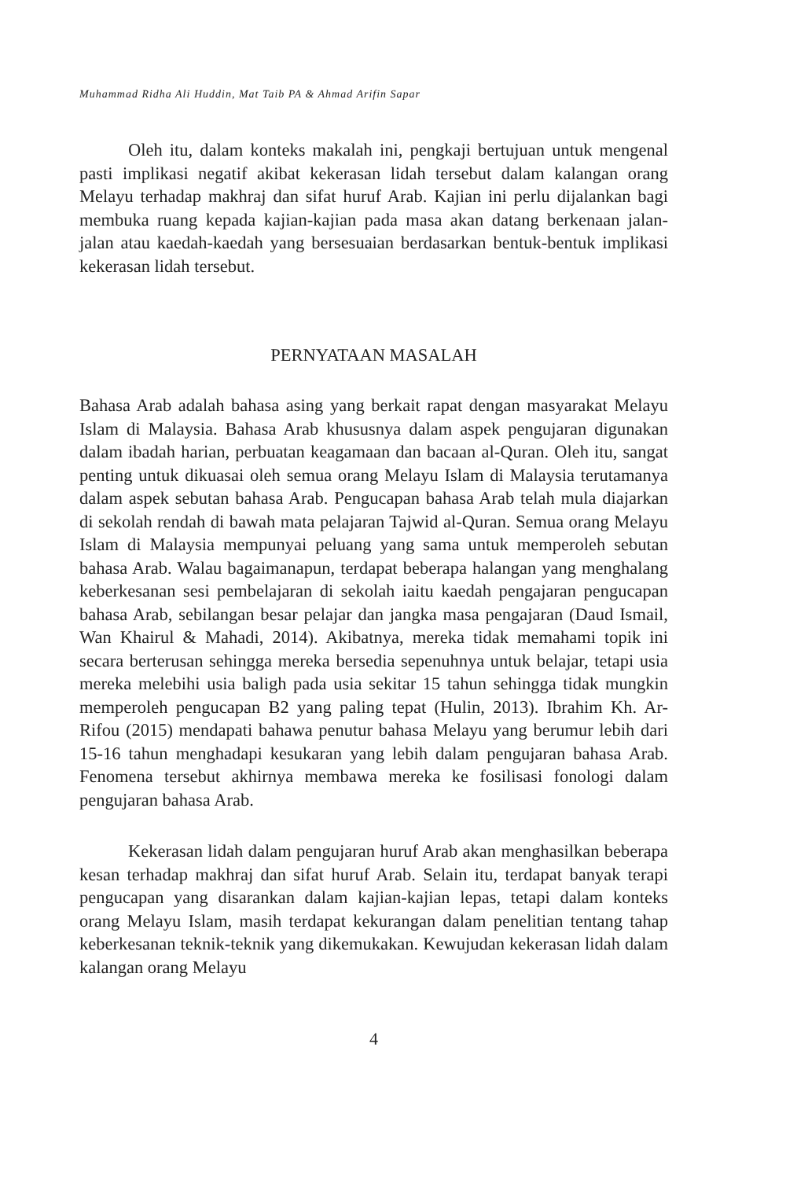Muhammad Ridha Ali Huddin, Mat Taib PA & Ahmad Arifin Sapar
Oleh itu, dalam konteks makalah ini, pengkaji bertujuan untuk mengenal pasti implikasi negatif akibat kekerasan lidah tersebut dalam kalangan orang Melayu terhadap makhraj dan sifat huruf Arab. Kajian ini perlu dijalankan bagi membuka ruang kepada kajian-kajian pada masa akan datang berkenaan jalan-jalan atau kaedah-kaedah yang bersesuaian berdasarkan bentuk-bentuk implikasi kekerasan lidah tersebut.
PERNYATAAN MASALAH
Bahasa Arab adalah bahasa asing yang berkait rapat dengan masyarakat Melayu Islam di Malaysia. Bahasa Arab khususnya dalam aspek pengujaran digunakan dalam ibadah harian, perbuatan keagamaan dan bacaan al-Quran. Oleh itu, sangat penting untuk dikuasai oleh semua orang Melayu Islam di Malaysia terutamanya dalam aspek sebutan bahasa Arab. Pengucapan bahasa Arab telah mula diajarkan di sekolah rendah di bawah mata pelajaran Tajwid al-Quran. Semua orang Melayu Islam di Malaysia mempunyai peluang yang sama untuk memperoleh sebutan bahasa Arab. Walau bagaimanapun, terdapat beberapa halangan yang menghalang keberkesanan sesi pembelajaran di sekolah iaitu kaedah pengajaran pengucapan bahasa Arab, sebilangan besar pelajar dan jangka masa pengajaran (Daud Ismail, Wan Khairul & Mahadi, 2014). Akibatnya, mereka tidak memahami topik ini secara berterusan sehingga mereka bersedia sepenuhnya untuk belajar, tetapi usia mereka melebihi usia baligh pada usia sekitar 15 tahun sehingga tidak mungkin memperoleh pengucapan B2 yang paling tepat (Hulin, 2013). Ibrahim Kh. Ar-Rifou (2015) mendapati bahawa penutur bahasa Melayu yang berumur lebih dari 15-16 tahun menghadapi kesukaran yang lebih dalam pengujaran bahasa Arab. Fenomena tersebut akhirnya membawa mereka ke fosilisasi fonologi dalam pengujaran bahasa Arab.
Kekerasan lidah dalam pengujaran huruf Arab akan menghasilkan beberapa kesan terhadap makhraj dan sifat huruf Arab. Selain itu, terdapat banyak terapi pengucapan yang disarankan dalam kajian-kajian lepas, tetapi dalam konteks orang Melayu Islam, masih terdapat kekurangan dalam penelitian tentang tahap keberkesanan teknik-teknik yang dikemukakan. Kewujudan kekerasan lidah dalam kalangan orang Melayu
4